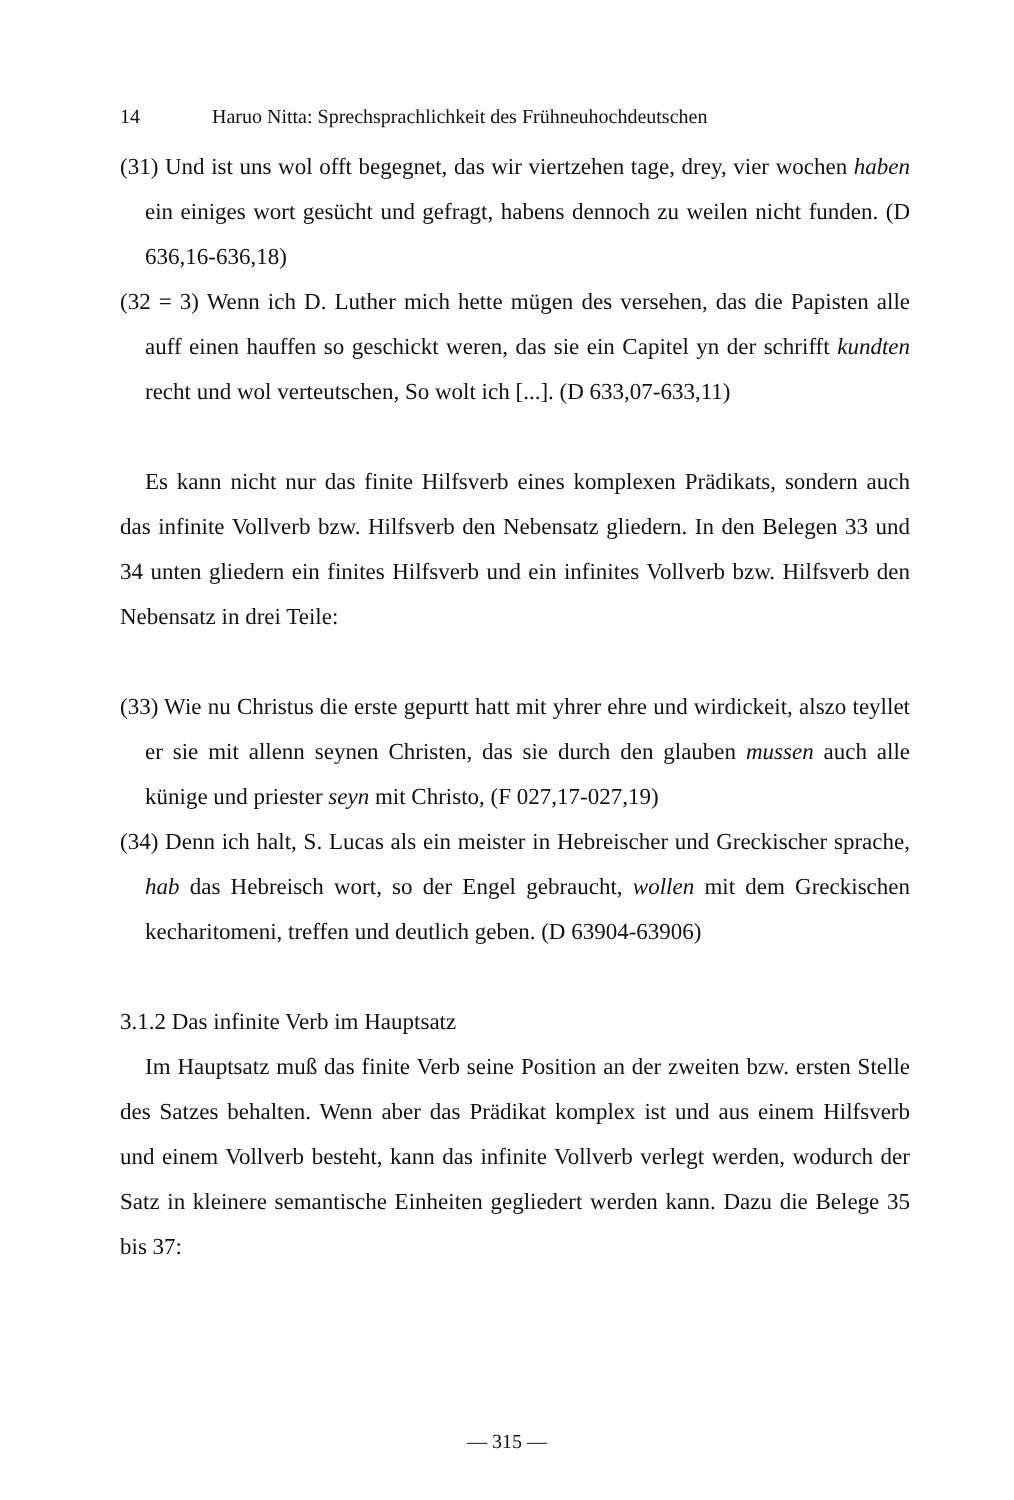14 Haruo Nitta: Sprechsprachlichkeit des Frühneuhochdeutschen
(31) Und ist uns wol offt begegnet, das wir viertzehen tage, drey, vier wochen haben ein einiges wort gesücht und gefragt, habens dennoch zu weilen nicht funden. (D 636,16-636,18)
(32 = 3) Wenn ich D. Luther mich hette mügen des versehen, das die Papisten alle auff einen hauffen so geschickt weren, das sie ein Capitel yn der schrifft kundten recht und wol verteutschen, So wolt ich [...]. (D 633,07-633,11)
Es kann nicht nur das finite Hilfsverb eines komplexen Prädikats, sondern auch das infinite Vollverb bzw. Hilfsverb den Nebensatz gliedern. In den Belegen 33 und 34 unten gliedern ein finites Hilfsverb und ein infinites Vollverb bzw. Hilfsverb den Nebensatz in drei Teile:
(33) Wie nu Christus die erste gepurtt hatt mit yhrer ehre und wirdickeit, alszo teyllet er sie mit allenn seynen Christen, das sie durch den glauben mussen auch alle künige und priester seyn mit Christo, (F 027,17-027,19)
(34) Denn ich halt, S. Lucas als ein meister in Hebreischer und Greckischer sprache, hab das Hebreisch wort, so der Engel gebraucht, wollen mit dem Greckischen kecharitomeni, treffen und deutlich geben. (D 63904-63906)
3.1.2 Das infinite Verb im Hauptsatz
Im Hauptsatz muß das finite Verb seine Position an der zweiten bzw. ersten Stelle des Satzes behalten. Wenn aber das Prädikat komplex ist und aus einem Hilfsverb und einem Vollverb besteht, kann das infinite Vollverb verlegt werden, wodurch der Satz in kleinere semantische Einheiten gegliedert werden kann. Dazu die Belege 35 bis 37:
— 315 —